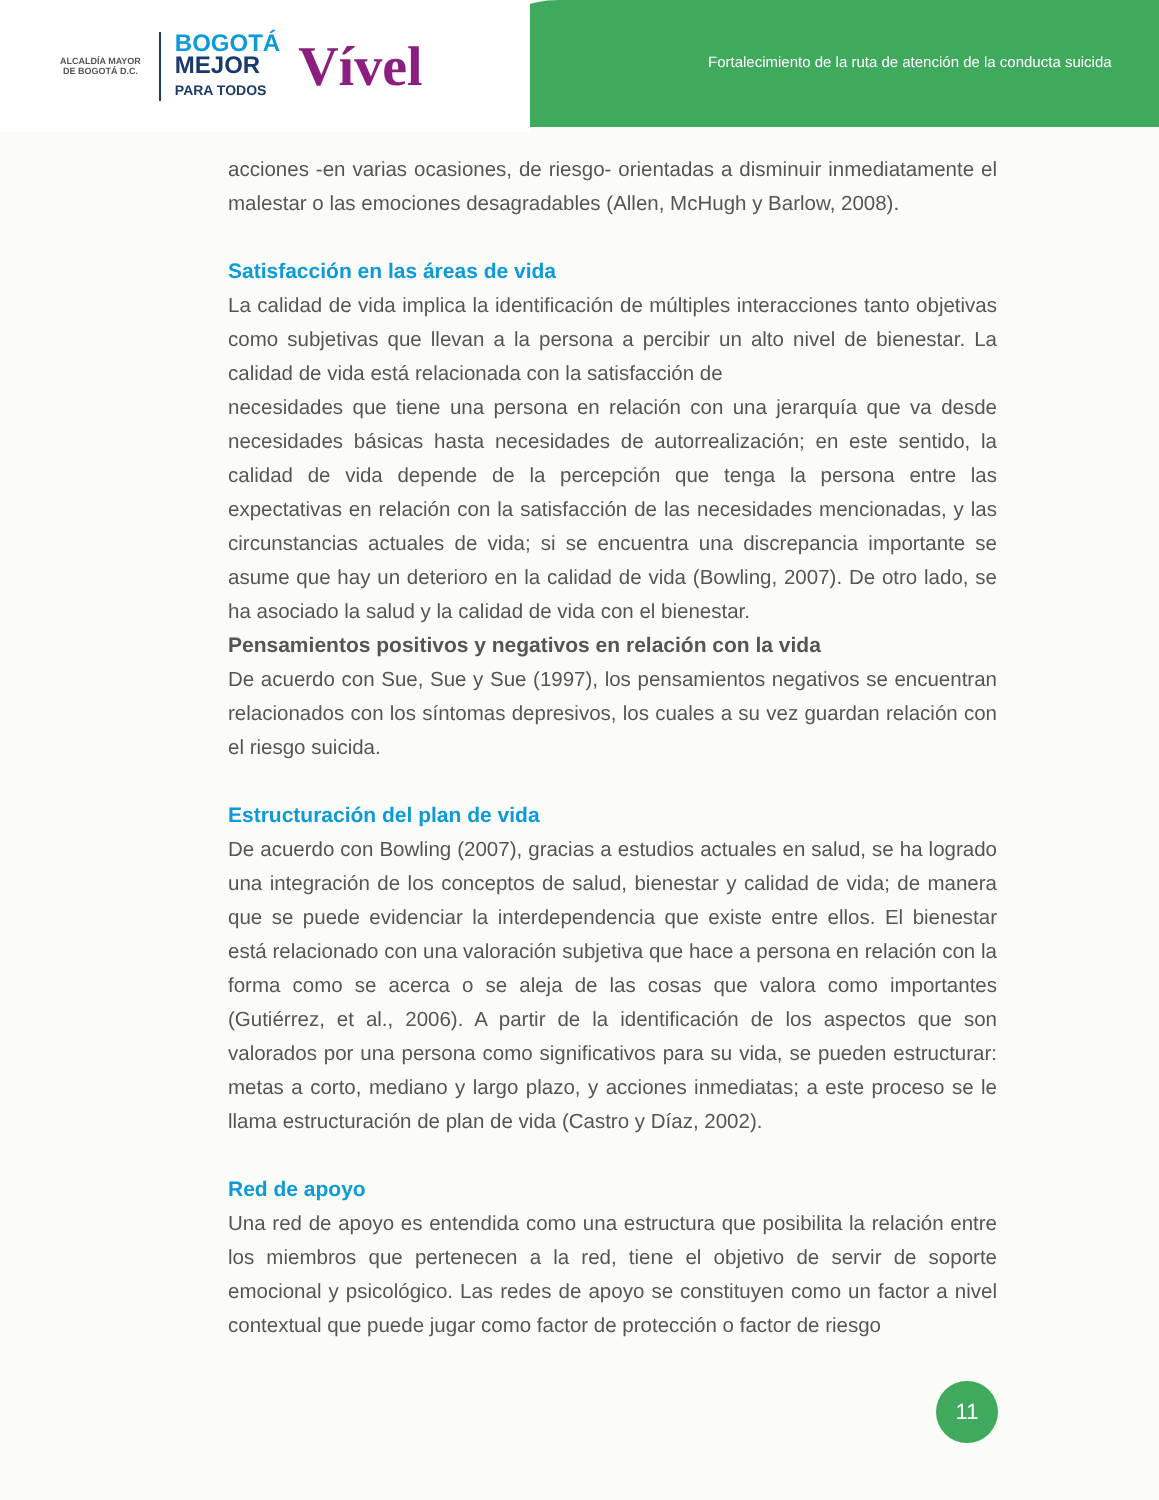ALCALDÍA MAYOR
DE BOGOTÁ D.C.
BOGOTÁ
MEJOR
PARA TODOS
Vível
Fortalecimiento de la ruta de atención de la conducta suicida
acciones -en varias ocasiones, de riesgo- orientadas a disminuir inmediatamente el malestar o las emociones desagradables (Allen, McHugh y Barlow, 2008).
Satisfacción en las áreas de vida
La calidad de vida implica la identificación de múltiples interacciones tanto objetivas como subjetivas que llevan a la persona a percibir un alto nivel de bienestar. La calidad de vida está relacionada con la satisfacción de
necesidades que tiene una persona en relación con una jerarquía que va desde necesidades básicas hasta necesidades de autorrealización; en este sentido, la calidad de vida depende de la percepción que tenga la persona entre las expectativas en relación con la satisfacción de las necesidades mencionadas, y las circunstancias actuales de vida; si se encuentra una discrepancia importante se asume que hay un deterioro en la calidad de vida (Bowling, 2007). De otro lado, se ha asociado la salud y la calidad de vida con el bienestar.
Pensamientos positivos y negativos en relación con la vida
De acuerdo con Sue, Sue y Sue (1997), los pensamientos negativos se encuentran relacionados con los síntomas depresivos, los cuales a su vez guardan relación con el riesgo suicida.
Estructuración del plan de vida
De acuerdo con Bowling (2007), gracias a estudios actuales en salud, se ha logrado una integración de los conceptos de salud, bienestar y calidad de vida; de manera que se puede evidenciar la interdependencia que existe entre ellos. El bienestar está relacionado con una valoración subjetiva que hace a persona en relación con la forma como se acerca o se aleja de las cosas que valora como importantes (Gutiérrez, et al., 2006). A partir de la identificación de los aspectos que son valorados por una persona como significativos para su vida, se pueden estructurar: metas a corto, mediano y largo plazo, y acciones inmediatas; a este proceso se le llama estructuración de plan de vida (Castro y Díaz, 2002).
Red de apoyo
Una red de apoyo es entendida como una estructura que posibilita la relación entre los miembros que pertenecen a la red, tiene el objetivo de servir de soporte emocional y psicológico. Las redes de apoyo se constituyen como un factor a nivel contextual que puede jugar como factor de protección o factor de riesgo
11